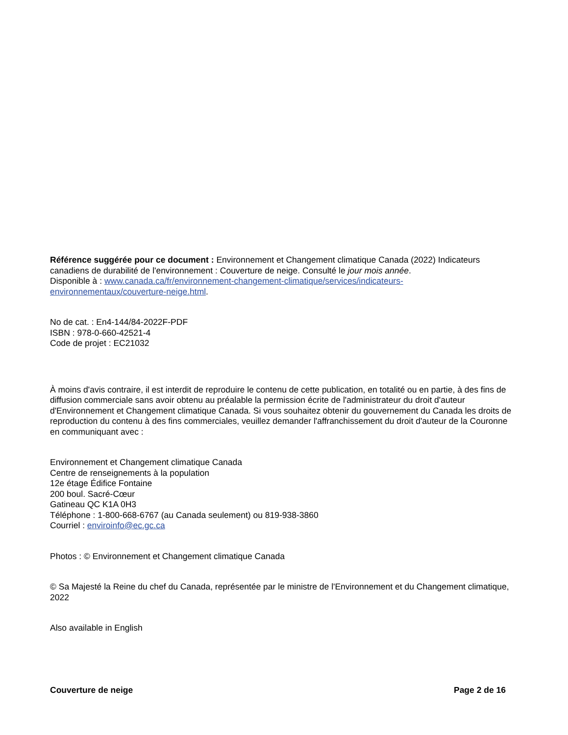Référence suggérée pour ce document : Environnement et Changement climatique Canada (2022) Indicateurs canadiens de durabilité de l'environnement : Couverture de neige. Consulté le jour mois année.
Disponible à : www.canada.ca/fr/environnement-changement-climatique/services/indicateurs-environnementaux/couverture-neige.html.
No de cat. : En4-144/84-2022F-PDF
ISBN : 978-0-660-42521-4
Code de projet : EC21032
À moins d'avis contraire, il est interdit de reproduire le contenu de cette publication, en totalité ou en partie, à des fins de diffusion commerciale sans avoir obtenu au préalable la permission écrite de l'administrateur du droit d'auteur d'Environnement et Changement climatique Canada. Si vous souhaitez obtenir du gouvernement du Canada les droits de reproduction du contenu à des fins commerciales, veuillez demander l'affranchissement du droit d'auteur de la Couronne en communiquant avec :
Environnement et Changement climatique Canada
Centre de renseignements à la population
12e étage Édifice Fontaine
200 boul. Sacré-Cœur
Gatineau QC K1A 0H3
Téléphone : 1-800-668-6767 (au Canada seulement) ou 819-938-3860
Courriel : enviroinfo@ec.gc.ca
Photos : © Environnement et Changement climatique Canada
© Sa Majesté la Reine du chef du Canada, représentée par le ministre de l'Environnement et du Changement climatique, 2022
Also available in English
Couverture de neige Page 2 de 16